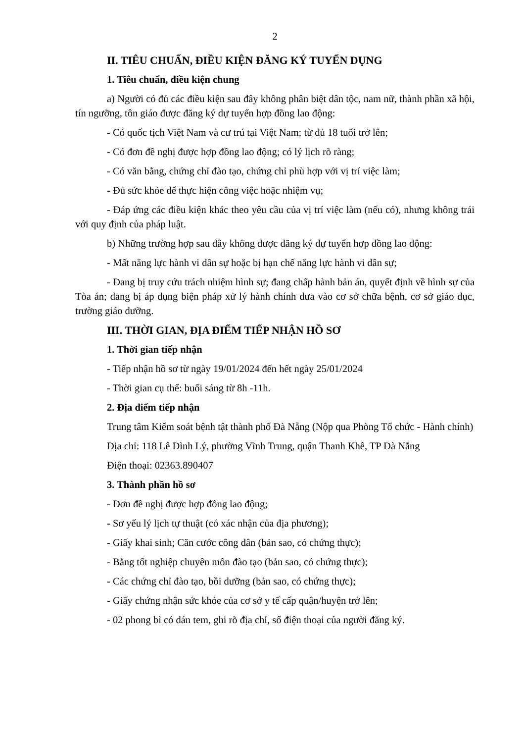2
II. TIÊU CHUẨN, ĐIỀU KIỆN ĐĂNG KÝ TUYỂN DỤNG
1. Tiêu chuẩn, điều kiện chung
a) Người có đủ các điều kiện sau đây không phân biệt dân tộc, nam nữ, thành phần xã hội, tín ngưỡng, tôn giáo được đăng ký dự tuyển hợp đồng lao động:
- Có quốc tịch Việt Nam và cư trú tại Việt Nam; từ đủ 18 tuổi trở lên;
- Có đơn đề nghị được hợp đồng lao động; có lý lịch rõ ràng;
- Có văn bằng, chứng chỉ đào tạo, chứng chỉ phù hợp với vị trí việc làm;
- Đủ sức khỏe để thực hiện công việc hoặc nhiệm vụ;
- Đáp ứng các điều kiện khác theo yêu cầu của vị trí việc làm (nếu có), nhưng không trái với quy định của pháp luật.
b) Những trường hợp sau đây không được đăng ký dự tuyển hợp đồng lao động:
- Mất năng lực hành vi dân sự hoặc bị hạn chế năng lực hành vi dân sự;
- Đang bị truy cứu trách nhiệm hình sự; đang chấp hành bản án, quyết định về hình sự của Tòa án; đang bị áp dụng biện pháp xử lý hành chính đưa vào cơ sở chữa bệnh, cơ sở giáo dục, trường giáo dưỡng.
III. THỜI GIAN, ĐỊA ĐIỂM TIẾP NHẬN HỒ SƠ
1. Thời gian tiếp nhận
- Tiếp nhận hồ sơ từ ngày 19/01/2024 đến hết ngày 25/01/2024
- Thời gian cụ thể: buổi sáng từ 8h -11h.
2. Địa điểm tiếp nhận
Trung tâm Kiểm soát bệnh tật thành phố Đà Nẵng (Nộp qua Phòng Tổ chức - Hành chính)
Địa chỉ: 118 Lê Đình Lý, phường Vĩnh Trung, quận Thanh Khê, TP Đà Nẵng
Điện thoại: 02363.890407
3. Thành phần hồ sơ
- Đơn đề nghị được hợp đồng lao động;
- Sơ yếu lý lịch tự thuật (có xác nhận của địa phương);
- Giấy khai sinh; Căn cước công dân (bản sao, có chứng thực);
- Bằng tốt nghiệp chuyên môn đào tạo (bản sao, có chứng thực);
- Các chứng chỉ đào tạo, bồi dưỡng (bản sao, có chứng thực);
- Giấy chứng nhận sức khỏe của cơ sở y tế cấp quận/huyện trở lên;
- 02 phong bì có dán tem, ghi rõ địa chỉ, số điện thoại của người đăng ký.